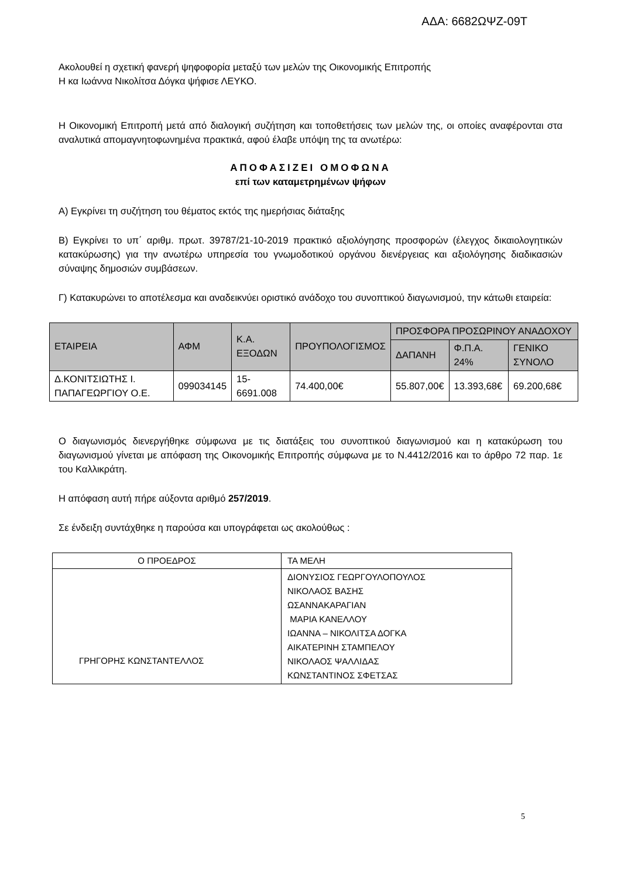ΑΔΑ: 6682ΩΨΖ-09Τ
Ακολουθεί η σχετική φανερή ψηφοφορία μεταξύ των μελών της Οικονομικής Επιτροπής
Η κα Ιωάννα Νικολίτσα Δόγκα ψήφισε ΛΕΥΚΟ.
Η Οικονομική Επιτροπή μετά από διαλογική συζήτηση και τοποθετήσεις των μελών της, οι οποίες αναφέρονται στα αναλυτικά απομαγνητοφωνημένα πρακτικά, αφού έλαβε υπόψη της τα ανωτέρω:
ΑΠΟΦΑΣΙΖΕΙ ΟΜΟΦΩΝΑ
επί των καταμετρημένων ψήφων
Α) Εγκρίνει τη συζήτηση του θέματος εκτός της ημερήσιας διάταξης
Β) Εγκρίνει το υπ΄ αριθμ. πρωτ. 39787/21-10-2019 πρακτικό αξιολόγησης προσφορών (έλεγχος δικαιολογητικών κατακύρωσης) για την ανωτέρω υπηρεσία του γνωμοδοτικού οργάνου διενέργειας και αξιολόγησης διαδικασιών σύναψης δημοσιών συμβάσεων.
Γ) Κατακυρώνει το αποτέλεσμα και αναδεικνύει οριστικό ανάδοχο του συνοπτικού διαγωνισμού, την κάτωθι εταιρεία:
| ΕΤΑΙΡΕΙΑ | ΑΦΜ | Κ.Α. ΕΞΟΔΩΝ | ΠΡΟΥΠΟΛΟΓΙΣΜΟΣ | ΠΡΟΣΦΟΡΑ ΠΡΟΣΩΡΙΝΟΥ ΑΝΑΔΟΧΟΥ | | |
| --- | --- | --- | --- | --- | --- | --- |
| | | | | ΔΑΠΑΝΗ | Φ.Π.Α. 24% | ΓΕΝΙΚΟ ΣΥΝΟΛΟ |
| Δ.ΚΟΝΙΤΣΙΩΤΗΣ Ι. ΠΑΠΑΓΕΩΡΓΙΟΥ Ο.Ε. | 099034145 | 15-6691.008 | 74.400,00€ | 55.807,00€ | 13.393,68€ | 69.200,68€ |
Ο διαγωνισμός διενεργήθηκε σύμφωνα με τις διατάξεις του συνοπτικού διαγωνισμού και η κατακύρωση του διαγωνισμού γίνεται με απόφαση της Οικονομικής Επιτροπής σύμφωνα με το Ν.4412/2016 και το άρθρο 72 παρ. 1ε του Καλλικράτη.
Η απόφαση αυτή πήρε αύξοντα αριθμό 257/2019.
Σε ένδειξη συντάχθηκε η παρούσα και υπογράφεται ως ακολούθως :
| Ο ΠΡΟΕΔΡΟΣ | ΤΑ ΜΕΛΗ |
| ΓΡΗΓΟΡΗΣ ΚΩΝΣΤΑΝΤΕΛΛΟΣ | ΔΙΟΝΥΣΙΟΣ ΓΕΩΡΓΟΥΛΟΠΟΥΛΟΣ ΝΙΚΟΛΑΟΣ ΒΑΣΗΣ ΩΣΑΝΝΑΚΑΡΑΓΙΑΝ ΜΑΡΙΑ ΚΑΝΕΛΛΟΥ ΙΩΑΝΝΑ – ΝΙΚΟΛΙΤΣΑ ΔΟΓΚΑ ΑΙΚΑΤΕΡΙΝΗ ΣΤΑΜΠΕΛΟΥ ΝΙΚΟΛΑΟΣ ΨΑΛΛΙΔΑΣ ΚΩΝΣΤΑΝΤΙΝΟΣ ΣΦΕΤΣΑΣ |
5